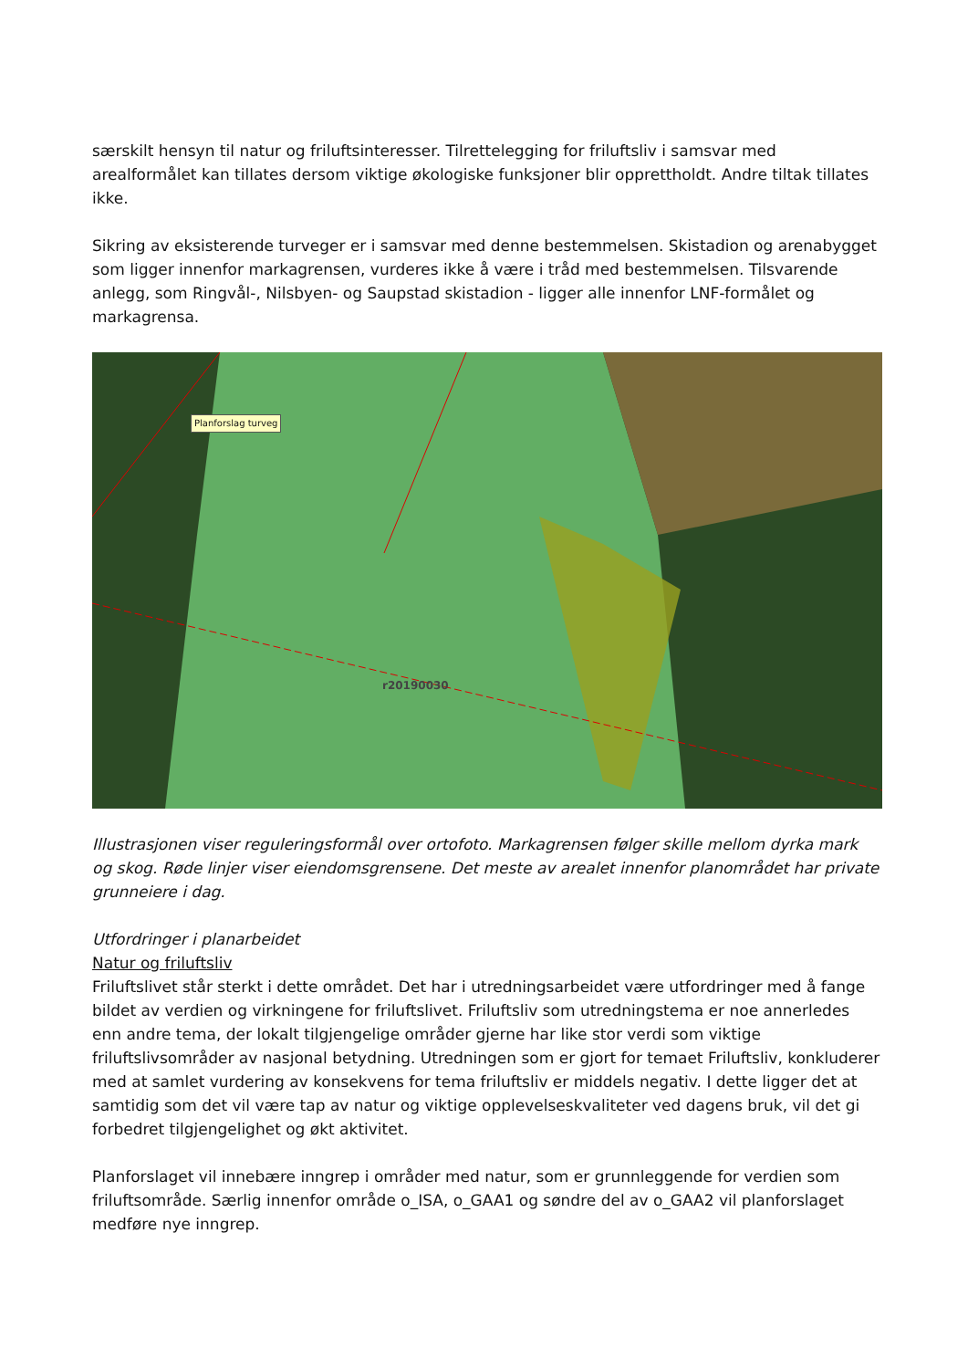særskilt hensyn til natur og friluftsinteresser. Tilrettelegging for friluftsliv i samsvar med arealformålet kan tillates dersom viktige økologiske funksjoner blir opprettholdt. Andre tiltak tillates ikke.
Sikring av eksisterende turveger er i samsvar med denne bestemmelsen. Skistadion og arenabygget som ligger innenfor markagrensen, vurderes ikke å være i tråd med bestemmelsen. Tilsvarende anlegg, som Ringvål-, Nilsbyen- og Saupstad skistadion - ligger alle innenfor LNF-formålet og markagrensa.
Planforslag turveg
r20190030
Illustrasjonen viser reguleringsformål over ortofoto. Markagrensen følger skille mellom dyrka mark og skog. Røde linjer viser eiendomsgrensene. Det meste av arealet innenfor planområdet har private grunneiere i dag.
Utfordringer i planarbeidet
Natur og friluftsliv
Friluftslivet står sterkt i dette området. Det har i utredningsarbeidet være utfordringer med å fange bildet av verdien og virkningene for friluftslivet. Friluftsliv som utredningstema er noe annerledes enn andre tema, der lokalt tilgjengelige områder gjerne har like stor verdi som viktige friluftslivsområder av nasjonal betydning. Utredningen som er gjort for temaet Friluftsliv, konkluderer med at samlet vurdering av konsekvens for tema friluftsliv er middels negativ. I dette ligger det at samtidig som det vil være tap av natur og viktige opplevelseskvaliteter ved dagens bruk, vil det gi forbedret tilgjengelighet og økt aktivitet.
Planforslaget vil innebære inngrep i områder med natur, som er grunnleggende for verdien som friluftsområde. Særlig innenfor område o_ISA, o_GAA1 og søndre del av o_GAA2 vil planforslaget medføre nye inngrep.